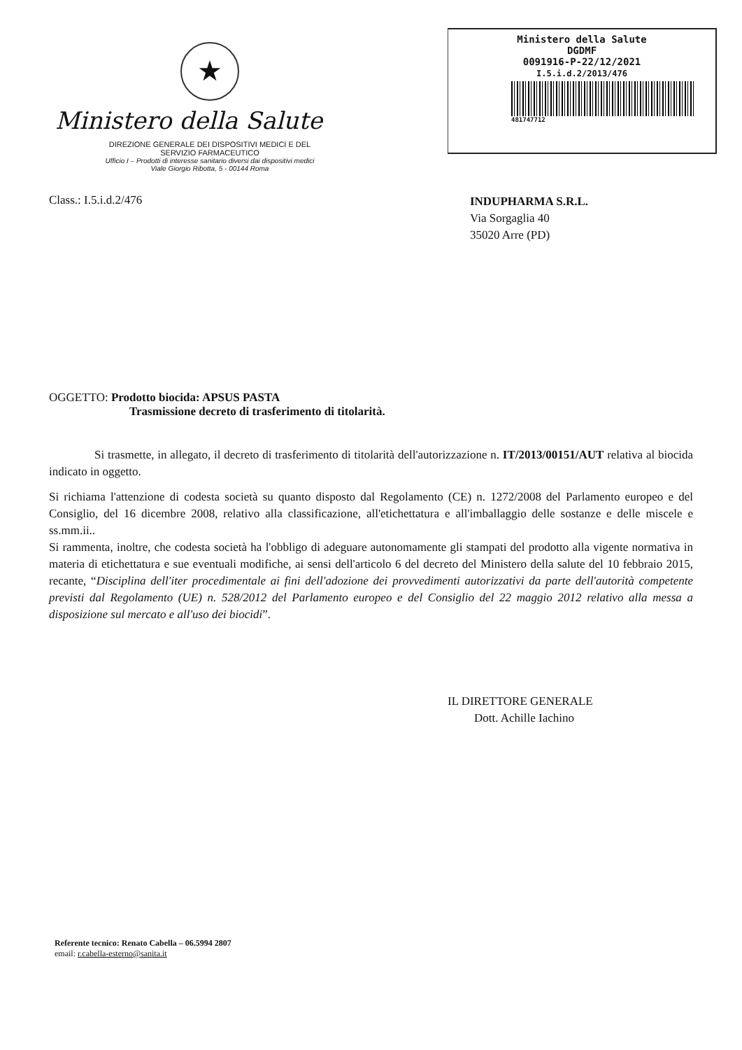★
Ministero della Salute
DIREZIONE GENERALE DEI DISPOSITIVI MEDICI E DEL
SERVIZIO FARMACEUTICO
Ufficio I – Prodotti di interesse sanitario diversi dai dispositivi medici
Viale Giorgio Ribotta, 5 - 00144 Roma
Ministero della Salute
DGDMF
0091916-P-22/12/2021
I.5.i.d.2/2013/476
481747712
Class.: I.5.i.d.2/476
INDUPHARMA S.R.L.
Via Sorgaglia 40
35020 Arre (PD)
OGGETTO: Prodotto biocida: APSUS PASTA
Trasmissione decreto di trasferimento di titolarità.
Si trasmette, in allegato, il decreto di trasferimento di titolarità dell'autorizzazione n. IT/2013/00151/AUT relativa al biocida indicato in oggetto.
Si richiama l'attenzione di codesta società su quanto disposto dal Regolamento (CE) n. 1272/2008 del Parlamento europeo e del Consiglio, del 16 dicembre 2008, relativo alla classificazione, all'etichettatura e all'imballaggio delle sostanze e delle miscele e ss.mm.ii..
Si rammenta, inoltre, che codesta società ha l'obbligo di adeguare autonomamente gli stampati del prodotto alla vigente normativa in materia di etichettatura e sue eventuali modifiche, ai sensi dell'articolo 6 del decreto del Ministero della salute del 10 febbraio 2015, recante, “Disciplina dell'iter procedimentale ai fini dell'adozione dei provvedimenti autorizzativi da parte dell'autorità competente previsti dal Regolamento (UE) n. 528/2012 del Parlamento europeo e del Consiglio del 22 maggio 2012 relativo alla messa a disposizione sul mercato e all'uso dei biocidi”.
IL DIRETTORE GENERALE
Dott. Achille Iachino
Referente tecnico: Renato Cabella – 06.5994 2807
email: r.cabella-esterno@sanita.it